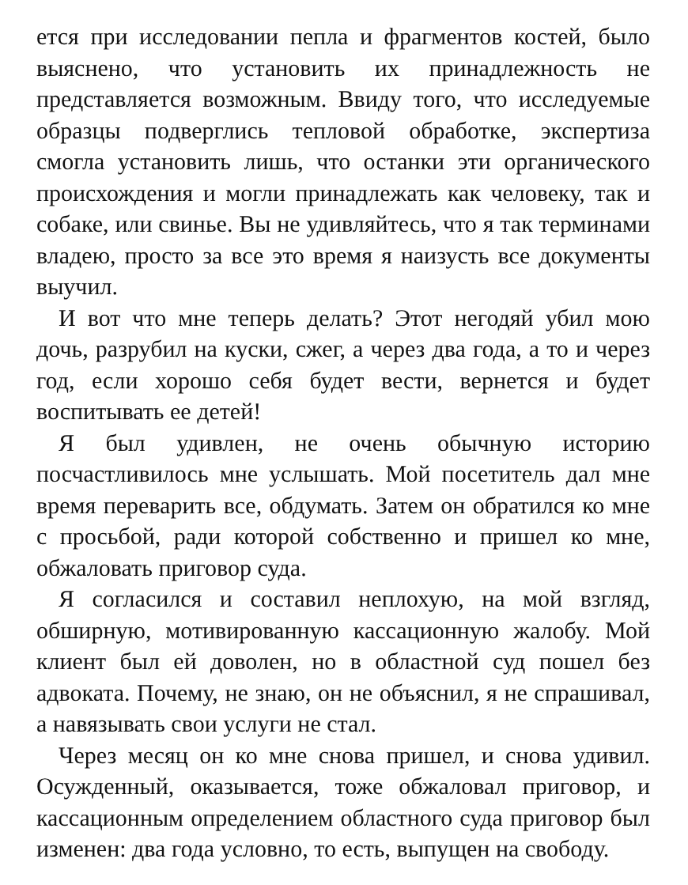ется при исследовании пепла и фрагментов костей, было выяснено, что установить их принадлежность не представляется возможным. Ввиду того, что исследуемые образцы подверглись тепловой обработке, экспертиза смогла установить лишь, что останки эти органического происхождения и могли принадлежать как человеку, так и собаке, или свинье. Вы не удивляйтесь, что я так терминами владею, просто за все это время я наизусть все документы выучил.
И вот что мне теперь делать? Этот негодяй убил мою дочь, разрубил на куски, сжег, а через два года, а то и через год, если хорошо себя будет вести, вернется и будет воспитывать ее детей!
Я был удивлен, не очень обычную историю посчастливилось мне услышать. Мой посетитель дал мне время переварить все, обдумать. Затем он обратился ко мне с просьбой, ради которой собственно и пришел ко мне, обжаловать приговор суда.
Я согласился и составил неплохую, на мой взгляд, обширную, мотивированную кассационную жалобу. Мой клиент был ей доволен, но в областной суд пошел без адвоката. Почему, не знаю, он не объяснил, я не спрашивал, а навязывать свои услуги не стал.
Через месяц он ко мне снова пришел, и снова удивил. Осужденный, оказывается, тоже обжаловал приговор, и кассационным определением областного суда приговор был изменен: два года условно, то есть, выпущен на свободу.